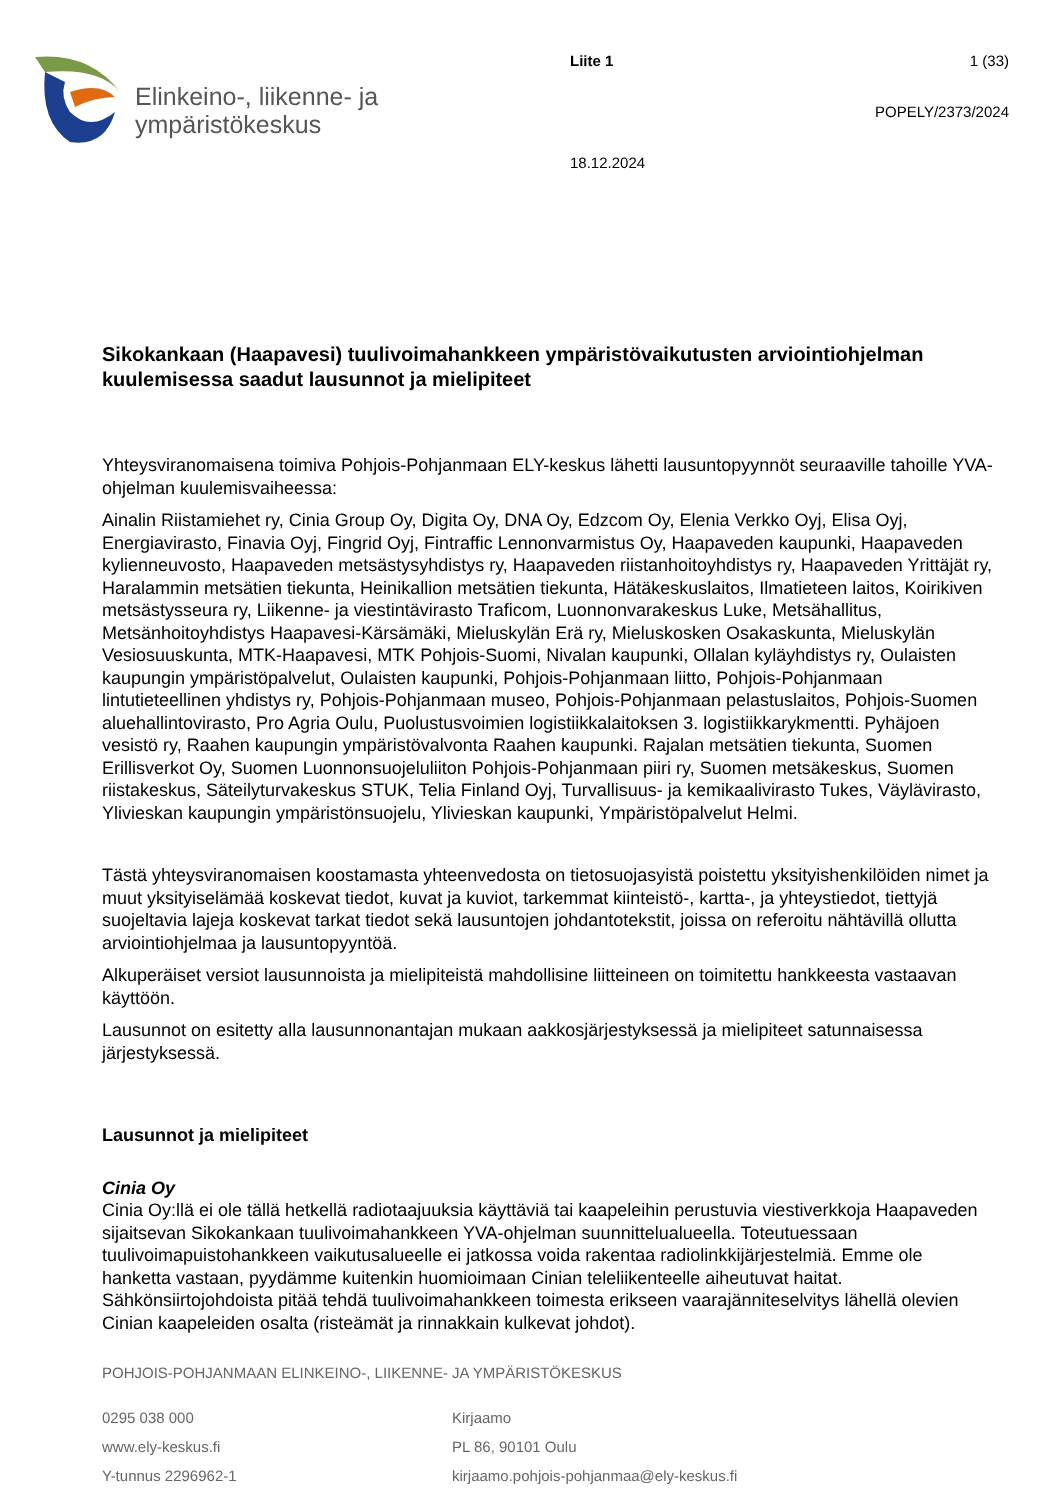Elinkeino-, liikenne- ja
ympäristökeskus
Liite 1
18.12.2024
1 (33)
POPELY/2373/2024
Sikokankaan (Haapavesi) tuulivoimahankkeen ympäristövaikutusten arviointiohjelman kuulemisessa saadut lausunnot ja mielipiteet
Yhteysviranomaisena toimiva Pohjois-Pohjanmaan ELY-keskus lähetti lausuntopyynnöt seuraaville tahoille YVA-ohjelman kuulemisvaiheessa:
Ainalin Riistamiehet ry, Cinia Group Oy, Digita Oy, DNA Oy, Edzcom Oy, Elenia Verkko Oyj, Elisa Oyj, Energiavirasto, Finavia Oyj, Fingrid Oyj, Fintraffic Lennonvarmistus Oy, Haapaveden kaupunki, Haapaveden kylienneuvosto, Haapaveden metsästysyhdistys ry, Haapaveden riistanhoitoyhdistys ry, Haapaveden Yrittäjät ry, Haralammin metsätien tiekunta, Heinikallion metsätien tiekunta, Hätäkeskuslaitos, Ilmatieteen laitos, Koirikiven metsästysseura ry, Liikenne- ja viestintävirasto Traficom, Luonnonvarakeskus Luke, Metsähallitus, Metsänhoitoyhdistys Haapavesi-Kärsämäki, Mieluskylän Erä ry, Mieluskosken Osakaskunta, Mieluskylän Vesiosuuskunta, MTK-Haapavesi, MTK Pohjois-Suomi, Nivalan kaupunki, Ollalan kyläyhdistys ry, Oulaisten kaupungin ympäristöpalvelut, Oulaisten kaupunki, Pohjois-Pohjanmaan liitto, Pohjois-Pohjanmaan lintutieteellinen yhdistys ry, Pohjois-Pohjanmaan museo, Pohjois-Pohjanmaan pelastuslaitos, Pohjois-Suomen aluehallintovirasto, Pro Agria Oulu, Puolustusvoimien logistiikkalaitoksen 3. logistiikkarykmentti. Pyhäjoen vesistö ry, Raahen kaupungin ympäristövalvonta Raahen kaupunki. Rajalan metsätien tiekunta, Suomen Erillisverkot Oy, Suomen Luonnonsuojeluliiton Pohjois-Pohjanmaan piiri ry, Suomen metsäkeskus, Suomen riistakeskus, Säteilyturvakeskus STUK, Telia Finland Oyj, Turvallisuus- ja kemikaalivirasto Tukes, Väylävirasto, Ylivieskan kaupungin ympäristönsuojelu, Ylivieskan kaupunki, Ympäristöpalvelut Helmi.
Tästä yhteysviranomaisen koostamasta yhteenvedosta on tietosuojasyistä poistettu yksityishenkilöiden nimet ja muut yksityiselämää koskevat tiedot, kuvat ja kuviot, tarkemmat kiinteistö-, kartta-, ja yhteystiedot, tiettyjä suojeltavia lajeja koskevat tarkat tiedot sekä lausuntojen johdantotekstit, joissa on referoitu nähtävillä ollutta arviointiohjelmaa ja lausuntopyyntöä.
Alkuperäiset versiot lausunnoista ja mielipiteistä mahdollisine liitteineen on toimitettu hankkeesta vastaavan käyttöön.
Lausunnot on esitetty alla lausunnonantajan mukaan aakkosjärjestyksessä ja mielipiteet satunnaisessa järjestyksessä.
Lausunnot ja mielipiteet
Cinia Oy
Cinia Oy:llä ei ole tällä hetkellä radiotaajuuksia käyttäviä tai kaapeleihin perustuvia viestiverkkoja Haapaveden sijaitsevan Sikokankaan tuulivoimahankkeen YVA-ohjelman suunnittelualueella. Toteutuessaan tuulivoimapuistohankkeen vaikutusalueelle ei jatkossa voida rakentaa radiolinkkijärjestelmiä. Emme ole hanketta vastaan, pyydämme kuitenkin huomioimaan Cinian teleliikenteelle aiheutuvat haitat. Sähkönsiirtojohdoista pitää tehdä tuulivoimahankkeen toimesta erikseen vaarajänniteselvitys lähellä olevien Cinian kaapeleiden osalta (risteämät ja rinnakkain kulkevat johdot).
POHJOIS-POHJANMAAN ELINKEINO-, LIIKENNE- JA YMPÄRISTÖKESKUS
0295 038 000
www.ely-keskus.fi
Y-tunnus 2296962-1
Kirjaamo
PL 86, 90101 Oulu
kirjaamo.pohjois-pohjanmaa@ely-keskus.fi